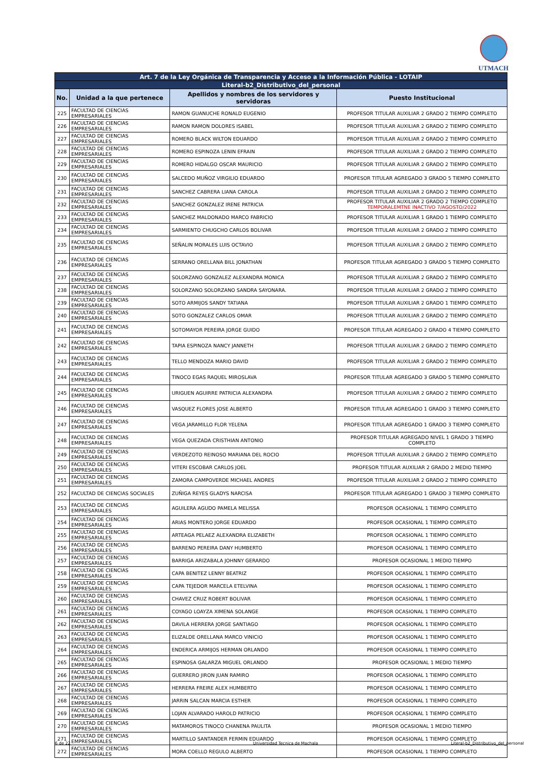UTMACH
| Art. 7 de la Ley Orgánica de Transparencia y Acceso a la Información Pública - LOTAIP | | | |
| --- | --- | --- | --- |
| Literal-b2_Distributivo_del_personal | | | |
| No. | Unidad a la que pertenece | Apellidos y nombres de los servidores y servidoras | Puesto Institucional |
| 225 | FACULTAD DE CIENCIAS EMPRESARIALES | RAMON GUANUCHE RONALD EUGENIO | PROFESOR TITULAR AUXILIAR 2 GRADO 2 TIEMPO COMPLETO |
| 226 | FACULTAD DE CIENCIAS EMPRESARIALES | RAMON RAMON DOLORES ISABEL | PROFESOR TITULAR AUXILIAR 2 GRADO 2 TIEMPO COMPLETO |
| 227 | FACULTAD DE CIENCIAS EMPRESARIALES | ROMERO BLACK WILTON EDUARDO | PROFESOR TITULAR AUXILIAR 2 GRADO 2 TIEMPO COMPLETO |
| 228 | FACULTAD DE CIENCIAS EMPRESARIALES | ROMERO ESPINOZA LENIN EFRAIN | PROFESOR TITULAR AUXILIAR 2 GRADO 2 TIEMPO COMPLETO |
| 229 | FACULTAD DE CIENCIAS EMPRESARIALES | ROMERO HIDALGO OSCAR MAURICIO | PROFESOR TITULAR AUXILIAR 2 GRADO 2 TIEMPO COMPLETO |
| 230 | FACULTAD DE CIENCIAS EMPRESARIALES | SALCEDO MUÑOZ VIRGILIO EDUARDO | PROFESOR TITULAR AGREGADO 3 GRADO 5 TIEMPO COMPLETO |
| 231 | FACULTAD DE CIENCIAS EMPRESARIALES | SANCHEZ CABRERA LIANA CAROLA | PROFESOR TITULAR AUXILIAR 2 GRADO 2 TIEMPO COMPLETO |
| 232 | FACULTAD DE CIENCIAS EMPRESARIALES | SANCHEZ GONZALEZ IRENE PATRICIA | PROFESOR TITULAR AUXILIAR 2 GRADO 2 TIEMPO COMPLETO TEMPORALEMTNE INACTIVO 7/AGOSTO/2022 |
| 233 | FACULTAD DE CIENCIAS EMPRESARIALES | SANCHEZ MALDONADO MARCO FABRICIO | PROFESOR TITULAR AUXILIAR 1 GRADO 1 TIEMPO COMPLETO |
| 234 | FACULTAD DE CIENCIAS EMPRESARIALES | SARMIENTO CHUGCHO CARLOS BOLIVAR | PROFESOR TITULAR AUXILIAR 2 GRADO 2 TIEMPO COMPLETO |
| 235 | FACULTAD DE CIENCIAS EMPRESARIALES | SEÑALIN MORALES LUIS OCTAVIO | PROFESOR TITULAR AUXILIAR 2 GRADO 2 TIEMPO COMPLETO |
| 236 | FACULTAD DE CIENCIAS EMPRESARIALES | SERRANO ORELLANA BILL JONATHAN | PROFESOR TITULAR AGREGADO 3 GRADO 5 TIEMPO COMPLETO |
| 237 | FACULTAD DE CIENCIAS EMPRESARIALES | SOLORZANO GONZALEZ ALEXANDRA MONICA | PROFESOR TITULAR AUXILIAR 2 GRADO 2 TIEMPO COMPLETO |
| 238 | FACULTAD DE CIENCIAS EMPRESARIALES | SOLORZANO SOLORZANO SANDRA SAYONARA. | PROFESOR TITULAR AUXILIAR 2 GRADO 2 TIEMPO COMPLETO |
| 239 | FACULTAD DE CIENCIAS EMPRESARIALES | SOTO ARMIJOS SANDY TATIANA | PROFESOR TITULAR AUXILIAR 2 GRADO 1 TIEMPO COMPLETO |
| 240 | FACULTAD DE CIENCIAS EMPRESARIALES | SOTO GONZALEZ CARLOS OMAR | PROFESOR TITULAR AUXILIAR 2 GRADO 2 TIEMPO COMPLETO |
| 241 | FACULTAD DE CIENCIAS EMPRESARIALES | SOTOMAYOR PEREIRA JORGE GUIDO | PROFESOR TITULAR AGREGADO 2 GRADO 4 TIEMPO COMPLETO |
| 242 | FACULTAD DE CIENCIAS EMPRESARIALES | TAPIA ESPINOZA NANCY JANNETH | PROFESOR TITULAR AUXILIAR 2 GRADO 2 TIEMPO COMPLETO |
| 243 | FACULTAD DE CIENCIAS EMPRESARIALES | TELLO MENDOZA MARIO DAVID | PROFESOR TITULAR AUXILIAR 2 GRADO 2 TIEMPO COMPLETO |
| 244 | FACULTAD DE CIENCIAS EMPRESARIALES | TINOCO EGAS RAQUEL MIROSLAVA | PROFESOR TITULAR AGREGADO 3 GRADO 5 TIEMPO COMPLETO |
| 245 | FACULTAD DE CIENCIAS EMPRESARIALES | URIGUEN AGUIRRE PATRICIA ALEXANDRA | PROFESOR TITULAR AUXILIAR 2 GRADO 2 TIEMPO COMPLETO |
| 246 | FACULTAD DE CIENCIAS EMPRESARIALES | VASQUEZ FLORES JOSE ALBERTO | PROFESOR TITULAR AGREGADO 1 GRADO 3 TIEMPO COMPLETO |
| 247 | FACULTAD DE CIENCIAS EMPRESARIALES | VEGA JARAMILLO FLOR YELENA | PROFESOR TITULAR AGREGADO 1 GRADO 3 TIEMPO COMPLETO |
| 248 | FACULTAD DE CIENCIAS EMPRESARIALES | VEGA QUEZADA CRISTHIAN ANTONIO | PROFESOR TITULAR AGREGADO NIVEL 1 GRADO 3 TIEMPO COMPLETO |
| 249 | FACULTAD DE CIENCIAS EMPRESARIALES | VERDEZOTO REINOSO MARIANA DEL ROCIO | PROFESOR TITULAR AUXILIAR 2 GRADO 2 TIEMPO COMPLETO |
| 250 | FACULTAD DE CIENCIAS EMPRESARIALES | VITERI ESCOBAR CARLOS JOEL | PROFESOR TITULAR AUXILIAR 2 GRADO 2 MEDIO TIEMPO |
| 251 | FACULTAD DE CIENCIAS EMPRESARIALES | ZAMORA CAMPOVERDE MICHAEL ANDRES | PROFESOR TITULAR AUXILIAR 2 GRADO 2 TIEMPO COMPLETO |
| 252 | FACULTAD DE CIENCIAS SOCIALES | ZUÑIGA REYES GLADYS NARCISA | PROFESOR TITULAR AGREGADO 1 GRADO 3 TIEMPO COMPLETO |
| 253 | FACULTAD DE CIENCIAS EMPRESARIALES | AGUILERA AGUDO PAMELA MELISSA | PROFESOR OCASIONAL 1 TIEMPO COMPLETO |
| 254 | FACULTAD DE CIENCIAS EMPRESARIALES | ARIAS MONTERO JORGE EDUARDO | PROFESOR OCASIONAL 1 TIEMPO COMPLETO |
| 255 | FACULTAD DE CIENCIAS EMPRESARIALES | ARTEAGA PELAEZ ALEXANDRA ELIZABETH | PROFESOR OCASIONAL 1 TIEMPO COMPLETO |
| 256 | FACULTAD DE CIENCIAS EMPRESARIALES | BARRENO PEREIRA DANY HUMBERTO | PROFESOR OCASIONAL 1 TIEMPO COMPLETO |
| 257 | FACULTAD DE CIENCIAS EMPRESARIALES | BARRIGA ARIZABALA JOHNNY GERARDO | PROFESOR OCASIONAL 1 MEDIO TIEMPO |
| 258 | FACULTAD DE CIENCIAS EMPRESARIALES | CAPA BENITEZ LENNY BEATRIZ | PROFESOR OCASIONAL 1 TIEMPO COMPLETO |
| 259 | FACULTAD DE CIENCIAS EMPRESARIALES | CAPA TEJEDOR MARCELA ETELVINA | PROFESOR OCASIONAL 1 TIEMPO COMPLETO |
| 260 | FACULTAD DE CIENCIAS EMPRESARIALES | CHAVEZ CRUZ ROBERT BOLIVAR | PROFESOR OCASIONAL 1 TIEMPO COMPLETO |
| 261 | FACULTAD DE CIENCIAS EMPRESARIALES | COYAGO LOAYZA XIMENA SOLANGE | PROFESOR OCASIONAL 1 TIEMPO COMPLETO |
| 262 | FACULTAD DE CIENCIAS EMPRESARIALES | DAVILA HERRERA JORGE SANTIAGO | PROFESOR OCASIONAL 1 TIEMPO COMPLETO |
| 263 | FACULTAD DE CIENCIAS EMPRESARIALES | ELIZALDE ORELLANA MARCO VINICIO | PROFESOR OCASIONAL 1 TIEMPO COMPLETO |
| 264 | FACULTAD DE CIENCIAS EMPRESARIALES | ENDERICA ARMIJOS HERMAN ORLANDO | PROFESOR OCASIONAL 1 TIEMPO COMPLETO |
| 265 | FACULTAD DE CIENCIAS EMPRESARIALES | ESPINOSA GALARZA MIGUEL ORLANDO | PROFESOR OCASIONAL 1 MEDIO TIEMPO |
| 266 | FACULTAD DE CIENCIAS EMPRESARIALES | GUERRERO JIRON JUAN RAMIRO | PROFESOR OCASIONAL 1 TIEMPO COMPLETO |
| 267 | FACULTAD DE CIENCIAS EMPRESARIALES | HERRERA FREIRE ALEX HUMBERTO | PROFESOR OCASIONAL 1 TIEMPO COMPLETO |
| 268 | FACULTAD DE CIENCIAS EMPRESARIALES | JARRIN SALCAN MARCIA ESTHER | PROFESOR OCASIONAL 1 TIEMPO COMPLETO |
| 269 | FACULTAD DE CIENCIAS EMPRESARIALES | LOJAN ALVARADO HAROLD PATRICIO | PROFESOR OCASIONAL 1 TIEMPO COMPLETO |
| 270 | FACULTAD DE CIENCIAS EMPRESARIALES | MATAMOROS TINOCO CHANENA PAULITA | PROFESOR OCASIONAL 1 MEDIO TIEMPO |
| 271 | FACULTAD DE CIENCIAS EMPRESARIALES | MARTILLO SANTANDER FERMIN EDUARDO | PROFESOR OCASIONAL 1 TIEMPO COMPLETO |
| 272 | FACULTAD DE CIENCIAS EMPRESARIALES | MORA COELLO REGULO ALBERTO | PROFESOR OCASIONAL 1 TIEMPO COMPLETO |
6 de 22 Universidad Tecnica de Machala
Literal-b2_Distributivo_del_personal